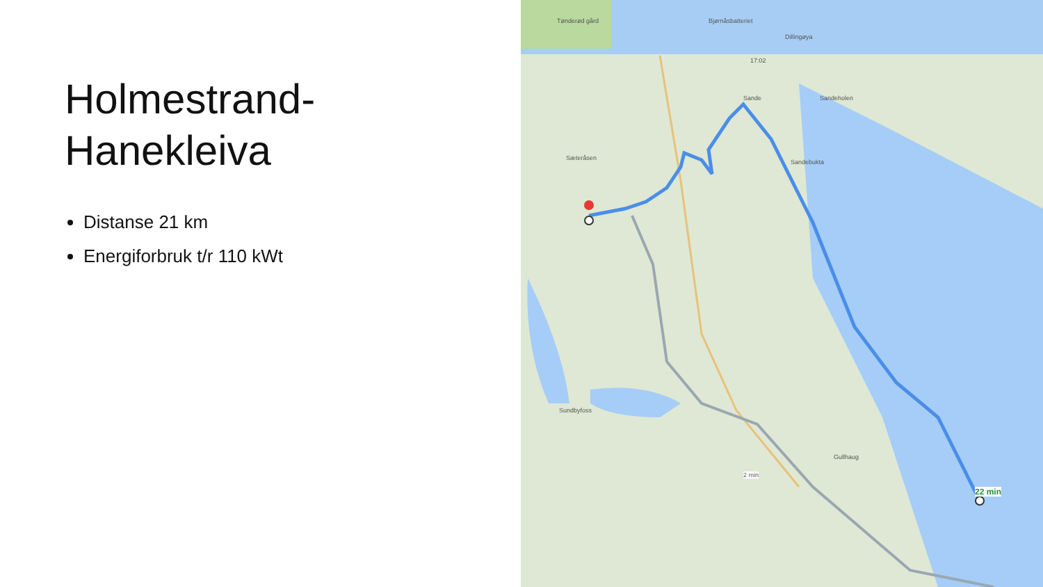Holmestrand-
Hanekleiva
Distanse 21 km
Energiforbruk t/r 110 kWt
17:02
Sande Sandeholen
Sæteråsen
Sandebukta
Sundbyfoss
Gullhaug
22 min
2 min
Tønderød gård Bjørnåsbatteriet
Dillingøya